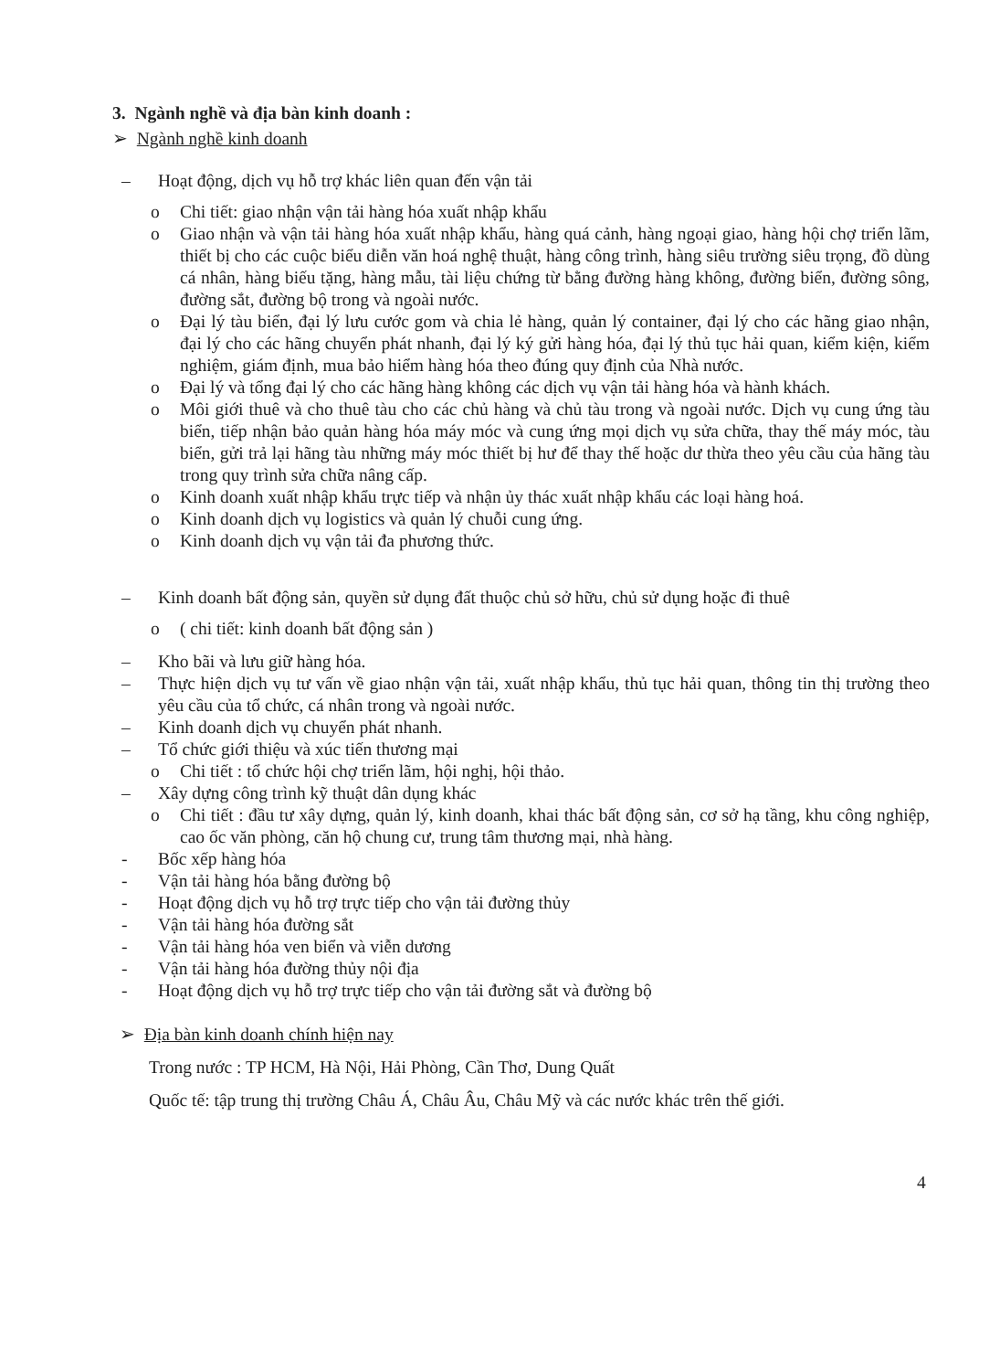3. Ngành nghề và địa bàn kinh doanh :
➢ Ngành nghề kinh doanh
– Hoạt động, dịch vụ hỗ trợ khác liên quan đến vận tải
o Chi tiết: giao nhận vận tải hàng hóa xuất nhập khẩu
o Giao nhận và vận tải hàng hóa xuất nhập khẩu, hàng quá cảnh, hàng ngoại giao, hàng hội chợ triển lãm, thiết bị cho các cuộc biểu diễn văn hoá nghệ thuật, hàng công trình, hàng siêu trường siêu trọng, đồ dùng cá nhân, hàng biếu tặng, hàng mẫu, tài liệu chứng từ bằng đường hàng không, đường biển, đường sông, đường sắt, đường bộ trong và ngoài nước.
o Đại lý tàu biển, đại lý lưu cước gom và chia lẻ hàng, quản lý container, đại lý cho các hãng giao nhận, đại lý cho các hãng chuyển phát nhanh, đại lý ký gửi hàng hóa, đại lý thủ tục hải quan, kiểm kiện, kiểm nghiệm, giám định, mua bảo hiểm hàng hóa theo đúng quy định của Nhà nước.
o Đại lý và tổng đại lý cho các hãng hàng không các dịch vụ vận tải hàng hóa và hành khách.
o Môi giới thuê và cho thuê tàu cho các chủ hàng và chủ tàu trong và ngoài nước. Dịch vụ cung ứng tàu biển, tiếp nhận bảo quản hàng hóa máy móc và cung ứng mọi dịch vụ sửa chữa, thay thế máy móc, tàu biển, gửi trả lại hãng tàu những máy móc thiết bị hư để thay thế hoặc dư thừa theo yêu cầu của hãng tàu trong quy trình sửa chữa nâng cấp.
o Kinh doanh xuất nhập khẩu trực tiếp và nhận ủy thác xuất nhập khẩu các loại hàng hoá.
o Kinh doanh dịch vụ logistics và quản lý chuỗi cung ứng.
o Kinh doanh dịch vụ vận tải đa phương thức.
– Kinh doanh bất động sản, quyền sử dụng đất thuộc chủ sở hữu, chủ sử dụng hoặc đi thuê
o ( chi tiết: kinh doanh bất động sản )
– Kho bãi và lưu giữ hàng hóa.
– Thực hiện dịch vụ tư vấn về giao nhận vận tải, xuất nhập khẩu, thủ tục hải quan, thông tin thị trường theo yêu cầu của tổ chức, cá nhân trong và ngoài nước.
– Kinh doanh dịch vụ chuyển phát nhanh.
– Tổ chức giới thiệu và xúc tiến thương mại
o Chi tiết : tổ chức hội chợ triển lãm, hội nghị, hội thảo.
– Xây dựng công trình kỹ thuật dân dụng khác
o Chi tiết : đầu tư xây dựng, quản lý, kinh doanh, khai thác bất động sản, cơ sở hạ tầng, khu công nghiệp, cao ốc văn phòng, căn hộ chung cư, trung tâm thương mại, nhà hàng.
- Bốc xếp hàng hóa
- Vận tải hàng hóa bằng đường bộ
- Hoạt động dịch vụ hỗ trợ trực tiếp cho vận tải đường thủy
- Vận tải hàng hóa đường sắt
- Vận tải hàng hóa ven biển và viễn dương
- Vận tải hàng hóa đường thủy nội địa
- Hoạt động dịch vụ hỗ trợ trực tiếp cho vận tải đường sắt và đường bộ
➢ Địa bàn kinh doanh chính hiện nay
Trong nước : TP HCM, Hà Nội, Hải Phòng, Cần Thơ, Dung Quất
Quốc tế: tập trung thị trường Châu Á, Châu Âu, Châu Mỹ và các nước khác trên thế giới.
4